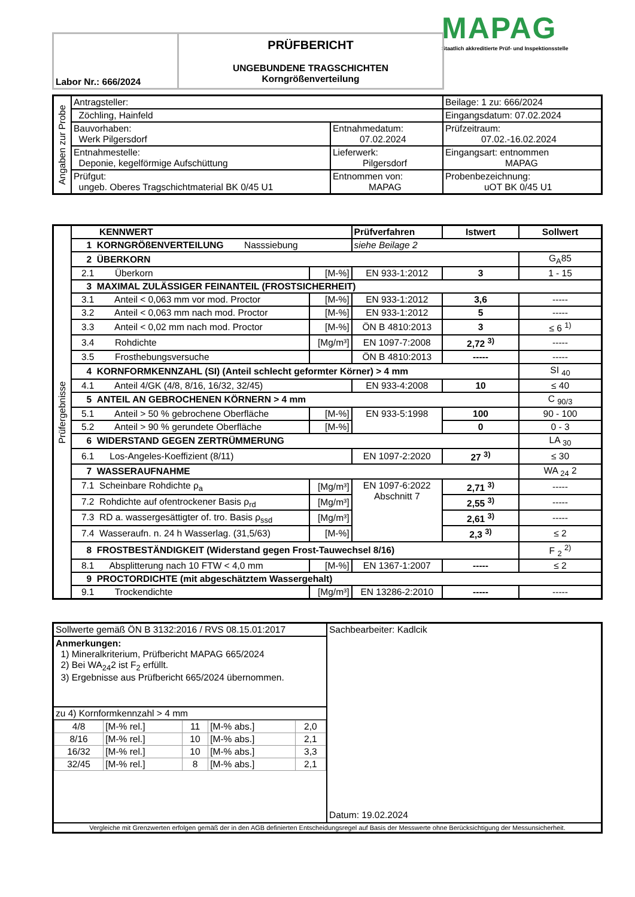MAPAG
Staatlich akkreditierte Prüf- und Inspektionsstelle
| Labor Nr.: 666/2024 | PRÜFBERICHT UNGEBUNDENE TRAGSCHICHTEN Korngrößenverteilung |
| Angaben zur Probe | Antragsteller: | | Beilage: 1 zu: 666/2024 |
| | Zöchling, Hainfeld | | Eingangsdatum: 07.02.2024 |
| | Bauvorhaben: Werk Pilgersdorf | Entnahmedatum: 07.02.2024 | Prüfzeitraum: 07.02.-16.02.2024 |
| | Entnahmestelle: Deponie, kegelförmige Aufschüttung | Lieferwerk: Pilgersdorf | Eingangsart: entnommen MAPAG |
| | Prüfgut: ungeb. Oberes Tragschichtmaterial BK 0/45 U1 | Entnommen von: MAPAG | Probenbezeichnung: uOT BK 0/45 U1 |
| Prüfergebnisse | KENNWERT | | Prüfverfahren | Istwert | Sollwert |
| | 1 KORNGRÖßENVERTEILUNG Nasssiebung | | siehe Beilage 2 | | |
| | 2 ÜBERKORN | | | | G<sub>A</sub>85 |
| | 2.1 Überkorn | [M-%] | EN 933-1:2012 | 3 | 1 - 15 |
| | 3 MAXIMAL ZULÄSSIGER FEINANTEIL (FROSTSICHERHEIT) | | | | |
| | 3.1 Anteil < 0,063 mm vor mod. Proctor | [M-%] | EN 933-1:2012 | 3,6 | ----- |
| | 3.2 Anteil < 0,063 mm nach mod. Proctor | [M-%] | EN 933-1:2012 | 5 | ----- |
| | 3.3 Anteil < 0,02 mm nach mod. Proctor | [M-%] | ÖN B 4810:2013 | 3 | ≤ 6 <sup>1)</sup> |
| | 3.4 Rohdichte | [Mg/m³] | EN 1097-7:2008 | 2,72 <sup>3)</sup> | ----- |
| | 3.5 Frosthebungsversuche | | ÖN B 4810:2013 | ----- | ----- |
| | 4 KORNFORMKENNZAHL (SI) (Anteil schlecht geformter Körner) > 4 mm | | | | SI <sub>40</sub> |
| | 4.1 Anteil 4/GK (4/8, 8/16, 16/32, 32/45) | | EN 933-4:2008 | 10 | ≤ 40 |
| | 5 ANTEIL AN GEBROCHENEN KÖRNERN > 4 mm | | | | C <sub>90/3</sub> |
| | 5.1 Anteil > 50 % gebrochene Oberfläche | [M-%] | EN 933-5:1998 | 100 | 90 - 100 |
| | 5.2 Anteil > 90 % gerundete Oberfläche | [M-%] | | 0 | 0 - 3 |
| | 6 WIDERSTAND GEGEN ZERTRÜMMERUNG | | | | LA <sub>30</sub> |
| | 6.1 Los-Angeles-Koeffizient (8/11) | | EN 1097-2:2020 | 27 <sup>3)</sup> | ≤ 30 |
| | 7 WASSERAUFNAHME | | | | WA <sub>24</sub> 2 |
| | 7.1 Scheinbare Rohdichte ρ<sub>a</sub> | [Mg/m³] | EN 1097-6:2022 Abschnitt 7 | 2,71 <sup>3)</sup> | ----- |
| | 7.2 Rohdichte auf ofentrockener Basis ρ<sub>rd</sub> | [Mg/m³] | | 2,55 <sup>3)</sup> | ----- |
| | 7.3 RD a. wassergesättigter of. tro. Basis ρ<sub>ssd</sub> | [Mg/m³] | | 2,61 <sup>3)</sup> | ----- |
| | 7.4 Wasseraufn. n. 24 h Wasserlag. (31,5/63) | [M-%] | | 2,3 <sup>3)</sup> | ≤ 2 |
| | 8 FROSTBESTÄNDIGKEIT (Widerstand gegen Frost-Tauwechsel 8/16) | | | | F <sub>2</sub> <sup>2)</sup> |
| | 8.1 Absplitterung nach 10 FTW < 4,0 mm | [M-%] | EN 1367-1:2007 | ----- | ≤ 2 |
| | 9 PROCTORDICHTE (mit abgeschätztem Wassergehalt) | | | | |
| | 9.1 Trockendichte | [Mg/m³] | EN 13286-2:2010 | ----- | ----- |
| Sollwerte gemäß ÖN B 3132:2016 / RVS 08.15.01:2017 Anmerkungen: 1) Mineralkriterium, Prüfbericht MAPAG 665/2024 2) Bei WA<sub>24</sub>2 ist F<sub>2</sub> erfüllt. 3) Ergebnisse aus Prüfbericht 665/2024 übernommen. zu 4) Kornformkennzahl > 4 mm / 4/8 / [M-% rel.] / 11 / [M-% abs.] / 2,0 / / 8/16 / [M-% rel.] / 10 / [M-% abs.] / 2,1 / / 16/32 / [M-% rel.] / 10 / [M-% abs.] / 3,3 / / 32/45 / [M-% rel.] / 8 / [M-% abs.] / 2,1 / | Sachbearbeiter: Kadlcik Datum: 19.02.2024 |
| Vergleiche mit Grenzwerten erfolgen gemäß der in den AGB definierten Entscheidungsregel auf Basis der Messwerte ohne Berücksichtigung der Messunsicherheit. | |